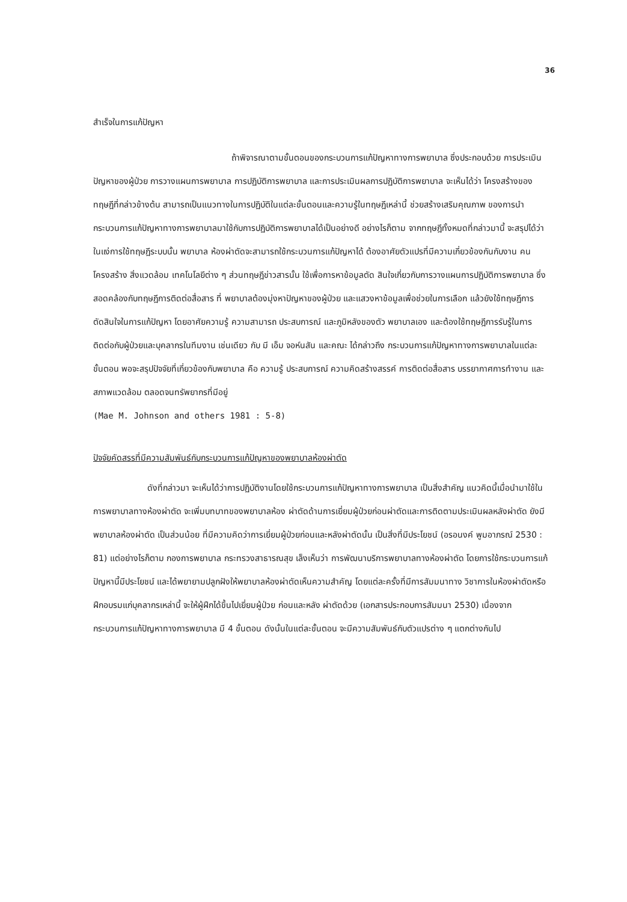36
สำเร็จในการแก้ปัญหา
ถ้าพิจารณาตามขั้นตอนของกระบวนการแก้ปัญหาทางการพยาบาล ซึ่งประกอบด้วย การประเมินปัญหาของผู้ป่วย การวางแผนการพยาบาล การปฏิบัติการพยาบาล และการประเมินผลการปฏิบัติการพยาบาล จะเห็นได้ว่า โครงสร้างของทฤษฎีที่กล่าวข้างต้น สามารถเป็นแนวทางในการปฏิบัติในแต่ละขั้นตอนและความรู้ในทฤษฎีเหล่านี้ ช่วยสร้างเสริมคุณภาพ ของการนำกระบวนการแก้ปัญหาทางการพยาบาลมาใช้กับการปฏิบัติการพยาบาลได้เป็นอย่างดี อย่างไรก็ตาม จากทฤษฎีทั้งหมดที่กล่าวมานี้ จะสรุปได้ว่าในแง่การใช้ทฤษฎีระบบนั้น พยาบาล ห้องผ่าตัดจะสามารถใช้กระบวนการแก้ปัญหาได้ ต้องอาศัยตัวแปรที่มีความเกี่ยวข้องกันกับงาน คน โครงสร้าง สิ่งแวดล้อม เทคโนโลยีต่าง ๆ ส่วนทฤษฎีข่าวสารนั้น ใช้เพื่อการหาข้อมูลตัด สินใจเกี่ยวกับการวางแผนการปฏิบัติการพยาบาล ซึ่งสอดคล้องกับทฤษฎีการติดต่อสื่อสาร ที่ พยาบาลต้องมุ่งหาปัญหาของผู้ป่วย และแสวงหาข้อมูลเพื่อช่วยในการเลือก แล้วยังใช้ทฤษฎีการ ตัดสินใจในการแก้ปัญหา โดยอาศัยความรู้ ความสามารถ ประสบการณ์ และภูมิหลังของตัว พยาบาลเอง และต้องใช้ทฤษฎีการรับรู้ในการติดต่อกับผู้ป่วยและบุคลากรในทีมงาน เช่นเดียว กับ มี เอ็ม จอห์นสัน และคณะ ได้กล่าวถึง กระบวนการแก้ปัญหาทางการพยาบาลในแต่ละ ขั้นตอน พอจะสรุปปัจจัยที่เกี่ยวข้องกับพยาบาล คือ ความรู้ ประสบการณ์ ความคิดสร้างสรรค์ การติดต่อสื่อสาร บรรยากาศการทำงาน และสภาพแวดล้อม ตลอดจนทรัพยากรที่มีอยู่
(Mae M. Johnson and others 1981 : 5-8)
ปัจจัยคัดสรรที่มีความสัมพันธ์กับกระบวนการแก้ปัญหาของพยาบาลห้องผ่าตัด
ดังที่กล่าวมา จะเห็นได้ว่าการปฏิบัติงานโดยใช้กระบวนการแก้ปัญหาทางการพยาบาล เป็นสิ่งสำคัญ แนวคิดนี้เมื่อนำมาใช้ในการพยาบาลทางห้องผ่าตัด จะเพิ่มบทบาทของพยาบาลห้อง ผ่าตัดด้านการเยี่ยมผู้ป่วยก่อนผ่าตัดและการติดตามประเมินผลหลังผ่าตัด ยังมีพยาบาลห้องผ่าตัด เป็นส่วนน้อย ที่มีความคิดว่าการเยี่ยมผู้ป่วยก่อนและหลังผ่าตัดนั้น เป็นสิ่งที่มีประโยชน์ (อรอนงค์ พูมอาภรณ์ 2530 : 81) แต่อย่างไรก็ตาม กองการพยาบาล กระทรวงสาธารณสุข เล็งเห็นว่า การพัฒนาบริการพยาบาลทางห้องผ่าตัด โดยการใช้กระบวนการแก้ปัญหานี้มีประโยชน์ และได้พยายามปลูกฝังให้พยาบาลห้องผ่าตัดเห็นความสำคัญ โดยแต่ละครั้งที่มีการสัมมนาทาง วิชาการในห้องผ่าตัดหรือฝึกอบรมแก่บุคลากรเหล่านี้ จะให้ผู้ฝึกได้ขึ้นไปเยี่ยมผู้ป่วย ก่อนและหลัง ผ่าตัดด้วย (เอกสารประกอบการสัมมนา 2530) เนื่องจากกระบวนการแก้ปัญหาทางการพยาบาล มี 4 ขั้นตอน ดังนั้นในแต่ละขั้นตอน จะมีความสัมพันธ์กับตัวแปรต่าง ๆ แตกต่างกันไป